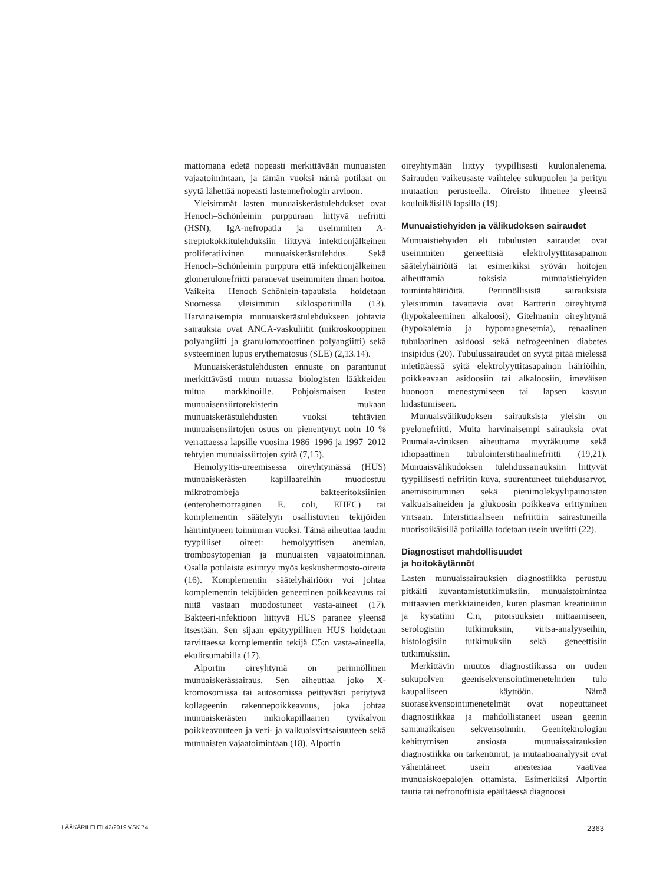mattomana edetä nopeasti merkittävään munuaisten vajaatoimintaan, ja tämän vuoksi nämä potilaat on syytä lähettää nopeasti lastennefrologin arvioon.
Yleisimmät lasten munuaiskerästulehdukset ovat Henoch–Schönleinin purppuraan liittyvä nefriitti (HSN), IgA-nefropatia ja useimmiten A-streptokokkitulehduksiin liittyvä infektionjälkeinen proliferatiivinen munuaiskerästulehdus. Sekä Henoch–Schönleinin purppura että infektionjälkeinen glomerulonefriitti paranevat useimmiten ilman hoitoa. Vaikeita Henoch–Schönlein-tapauksia hoidetaan Suomessa yleisimmin siklosporiinilla (13). Harvinaisempia munuaiskerästulehdukseen johtavia sairauksia ovat ANCA-vaskuliitit (mikroskooppinen polyangiitti ja granulomatoottinen polyangiitti) sekä systeeminen lupus erythematosus (SLE) (2,13.14).
Munuaiskerästulehdusten ennuste on parantunut merkittävästi muun muassa biologisten lääkkeiden tultua markkinoille. Pohjoismaisen lasten munuaisensiirtorekisterin mukaan munuaiskerästulehdusten vuoksi tehtävien munuaisensiirtojen osuus on pienentynyt noin 10 % verrattaessa lapsille vuosina 1986–1996 ja 1997–2012 tehtyjen munuaissiirtojen syitä (7,15).
Hemolyyttis-ureemisessa oireyhtymässä (HUS) munuaiskerästen kapillaareihin muodostuu mikrotrombeja bakteeritoksiinien (enterohemorraginen E. coli, EHEC) tai komplementin säätelyyn osallistuvien tekijöiden häiriintyneen toiminnan vuoksi. Tämä aiheuttaa taudin tyypilliset oireet: hemolyyttisen anemian, trombosytopenian ja munuaisten vajaatoiminnan. Osalla potilaista esiintyy myös keskushermosto-oireita (16). Komplementin säätelyhäiriöön voi johtaa komplementin tekijöiden geneettinen poikkeavuus tai niitä vastaan muodostuneet vasta-aineet (17). Bakteeri-infektioon liittyvä HUS paranee yleensä itsestään. Sen sijaan epätyypillinen HUS hoidetaan tarvittaessa komplementin tekijä C5:n vasta-aineella, ekulitsumabilla (17).
Alportin oireyhtymä on perinnöllinen munuaiskerässairaus. Sen aiheuttaa joko X-kromosomissa tai autosomissa peittyvästi periytyvä kollageenin rakennepoikkeavuus, joka johtaa munuaiskerästen mikrokapillaarien tyvikalvon poikkeavuuteen ja veri- ja valkuaisvirtsaisuuteen sekä munuaisten vajaatoimintaan (18). Alportin
oireyhtymään liittyy tyypillisesti kuulonalenema. Sairauden vaikeusaste vaihtelee sukupuolen ja perityn mutaation perusteella. Oireisto ilmenee yleensä kouluikäisillä lapsilla (19).
Munuaistiehyiden ja välikudoksen sairaudet
Munuaistiehyiden eli tubulusten sairaudet ovat useimmiten geneettisiä elektrolyyttitasapainon säätelyhäiriöitä tai esimerkiksi syövän hoitojen aiheuttamia toksisia munuaistiehyiden toimintahäiriöitä. Perinnöllisistä sairauksista yleisimmin tavattavia ovat Bartterin oireyhtymä (hypokaleeminen alkaloosi), Gitelmanin oireyhtymä (hypokalemia ja hypomagnesemia), renaalinen tubulaarinen asidoosi sekä nefrogeeninen diabetes insipidus (20). Tubulussairaudet on syytä pitää mielessä mietittäessä syitä elektrolyyttitasapainon häiriöihin, poikkeavaan asidoosiin tai alkaloosiin, imeväisen huonoon menestymiseen tai lapsen kasvun hidastumiseen.
Munuaisvälikudoksen sairauksista yleisin on pyelonefriitti. Muita harvinaisempi sairauksia ovat Puumala-viruksen aiheuttama myyräkuume sekä idiopaattinen tubulointerstitiaalinefriitti (19,21). Munuaisvälikudoksen tulehdussairauksiin liittyvät tyypillisesti nefriitin kuva, suurentuneet tulehdusarvot, anemisoituminen sekä pienimolekyylipainoisten valkuaisaineiden ja glukoosin poikkeava erittyminen virtsaan. Interstitiaaliseen nefriittiin sairastuneilla nuorisoikäisillä potilailla todetaan usein uveiitti (22).
Diagnostiset mahdollisuudet
ja hoitokäytännöt
Lasten munuaissairauksien diagnostiikka perustuu pitkälti kuvantamistutkimuksiin, munuaistoimintaa mittaavien merkkiaineiden, kuten plasman kreatiniinin ja kystatiini C:n, pitoisuuksien mittaamiseen, serologisiin tutkimuksiin, virtsa-analyyseihin, histologisiin tutkimuksiin sekä geneettisiin tutkimuksiin.
Merkittävin muutos diagnostiikassa on uuden sukupolven geenisekvensointimenetelmien tulo kaupalliseen käyttöön. Nämä suorasekvensointimenetelmät ovat nopeuttaneet diagnostiikkaa ja mahdollistaneet usean geenin samanaikaisen sekvensoinnin. Geeniteknologian kehittymisen ansiosta munuaissairauksien diagnostiikka on tarkentunut, ja mutaatioanalyysit ovat vähentäneet usein anestesiaa vaativaa munuaiskoepalojen ottamista. Esimerkiksi Alportin tautia tai nefronoftiisia epäiltäessä diagnoosi
LÄÄKÄRILEHTI 42/2019 VSK 74 2363